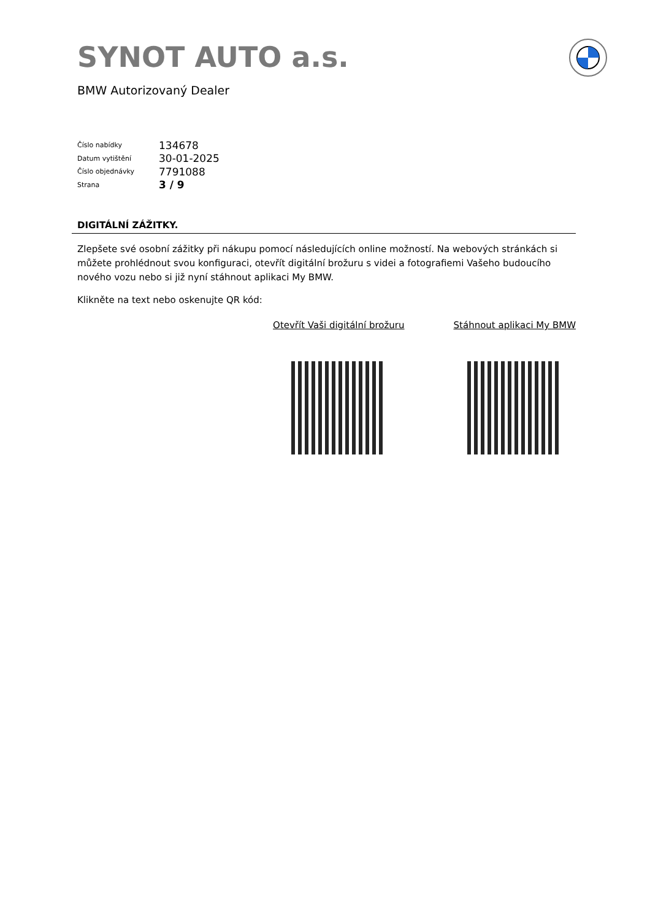SYNOT AUTO a.s.
BMW Autorizovaný Dealer
| Číslo nabídky | 134678 |
| Datum vytištění | 30-01-2025 |
| Číslo objednávky | 7791088 |
| Strana | 3 / 9 |
DIGITÁLNÍ ZÁŽITKY.
Zlepšete své osobní zážitky při nákupu pomocí následujících online možností. Na webových stránkách si můžete prohlédnout svou konfiguraci, otevřít digitální brožuru s videi a fotografiemi Vašeho budoucího nového vozu nebo si již nyní stáhnout aplikaci My BMW.
Klikněte na text nebo oskenujte QR kód:
Otevřít Vaši digitální brožuru Stáhnout aplikaci My BMW